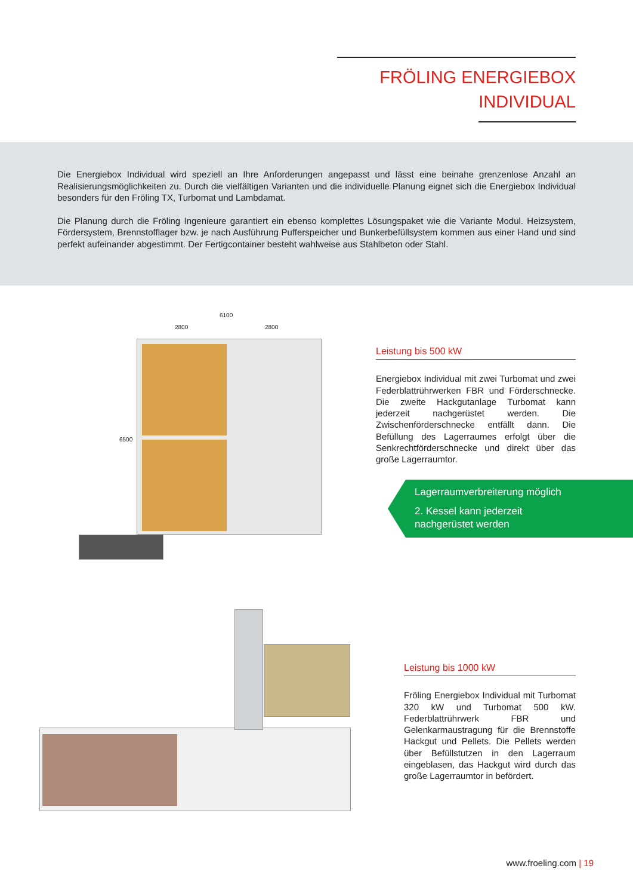FRÖLING ENERGIEBOX
INDIVIDUAL
Die Energiebox Individual wird speziell an Ihre Anforderungen angepasst und lässt eine beinahe grenzenlose Anzahl an Realisierungsmöglichkeiten zu. Durch die vielfältigen Varianten und die individuelle Planung eignet sich die Energiebox Individual besonders für den Fröling TX, Turbomat und Lambdamat.
Die Planung durch die Fröling Ingenieure garantiert ein ebenso komplettes Lösungspaket wie die Variante Modul. Heizsystem, Fördersystem, Brennstofflager bzw. je nach Ausführung Pufferspeicher und Bunkerbefüllsystem kommen aus einer Hand und sind perfekt aufeinander abgestimmt. Der Fertigcontainer besteht wahlweise aus Stahlbeton oder Stahl.
6100
2800 2800
6500
Leistung bis 500 kW
Energiebox Individual mit zwei Turbomat und zwei Federblattrührwerken FBR und Förderschnecke. Die zweite Hackgutanlage Turbomat kann jederzeit nachgerüstet werden. Die Zwischenförderschnecke entfällt dann. Die Befüllung des Lagerraumes erfolgt über die Senkrechtförderschnecke und direkt über das große Lagerraumtor.
Lagerraumverbreiterung möglich
2. Kessel kann jederzeit
nachgerüstet werden
Leistung bis 1000 kW
Fröling Energiebox Individual mit Turbomat 320 kW und Turbomat 500 kW. Federblattrührwerk FBR und Gelenkarmaustragung für die Brennstoffe Hackgut und Pellets. Die Pellets werden über Befüllstutzen in den Lagerraum eingeblasen, das Hackgut wird durch das große Lagerraumtor in befördert.
www.froeling.com | 19